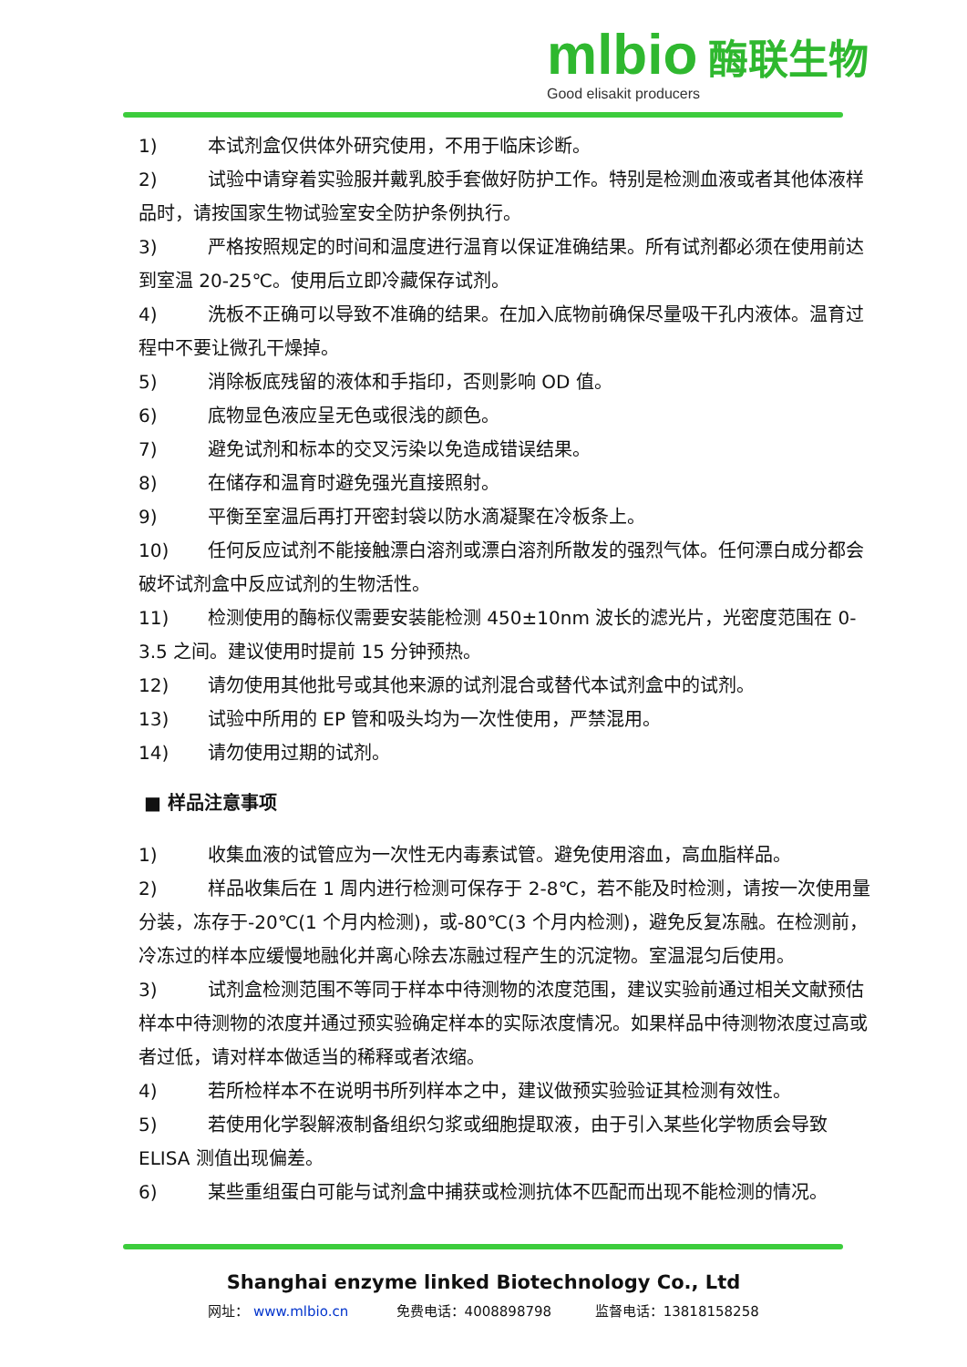mlbio 酶联生物
Good elisakit producers
1) 本试剂盒仅供体外研究使用，不用于临床诊断。
2) 试验中请穿着实验服并戴乳胶手套做好防护工作。特别是检测血液或者其他体液样品时，请按国家生物试验室安全防护条例执行。
3) 严格按照规定的时间和温度进行温育以保证准确结果。所有试剂都必须在使用前达到室温 20-25℃。使用后立即冷藏保存试剂。
4) 洗板不正确可以导致不准确的结果。在加入底物前确保尽量吸干孔内液体。温育过程中不要让微孔干燥掉。
5) 消除板底残留的液体和手指印，否则影响 OD 值。
6) 底物显色液应呈无色或很浅的颜色。
7) 避免试剂和标本的交叉污染以免造成错误结果。
8) 在储存和温育时避免强光直接照射。
9) 平衡至室温后再打开密封袋以防水滴凝聚在冷板条上。
10) 任何反应试剂不能接触漂白溶剂或漂白溶剂所散发的强烈气体。任何漂白成分都会破坏试剂盒中反应试剂的生物活性。
11) 检测使用的酶标仪需要安装能检测 450±10nm 波长的滤光片，光密度范围在 0-3.5 之间。建议使用时提前 15 分钟预热。
12) 请勿使用其他批号或其他来源的试剂混合或替代本试剂盒中的试剂。
13) 试验中所用的 EP 管和吸头均为一次性使用，严禁混用。
14) 请勿使用过期的试剂。
■ 样品注意事项
1) 收集血液的试管应为一次性无内毒素试管。避免使用溶血，高血脂样品。
2) 样品收集后在 1 周内进行检测可保存于 2-8℃，若不能及时检测，请按一次使用量分装，冻存于-20℃(1 个月内检测)，或-80℃(3 个月内检测)，避免反复冻融。在检测前，冷冻过的样本应缓慢地融化并离心除去冻融过程产生的沉淀物。室温混匀后使用。
3) 试剂盒检测范围不等同于样本中待测物的浓度范围，建议实验前通过相关文献预估样本中待测物的浓度并通过预实验确定样本的实际浓度情况。如果样品中待测物浓度过高或者过低，请对样本做适当的稀释或者浓缩。
4) 若所检样本不在说明书所列样本之中，建议做预实验验证其检测有效性。
5) 若使用化学裂解液制备组织匀浆或细胞提取液，由于引入某些化学物质会导致 ELISA 测值出现偏差。
6) 某些重组蛋白可能与试剂盒中捕获或检测抗体不匹配而出现不能检测的情况。
Shanghai enzyme linked Biotechnology Co., Ltd
网址： www.mlbio.cn 免费电话：4008898798 监督电话：13818158258